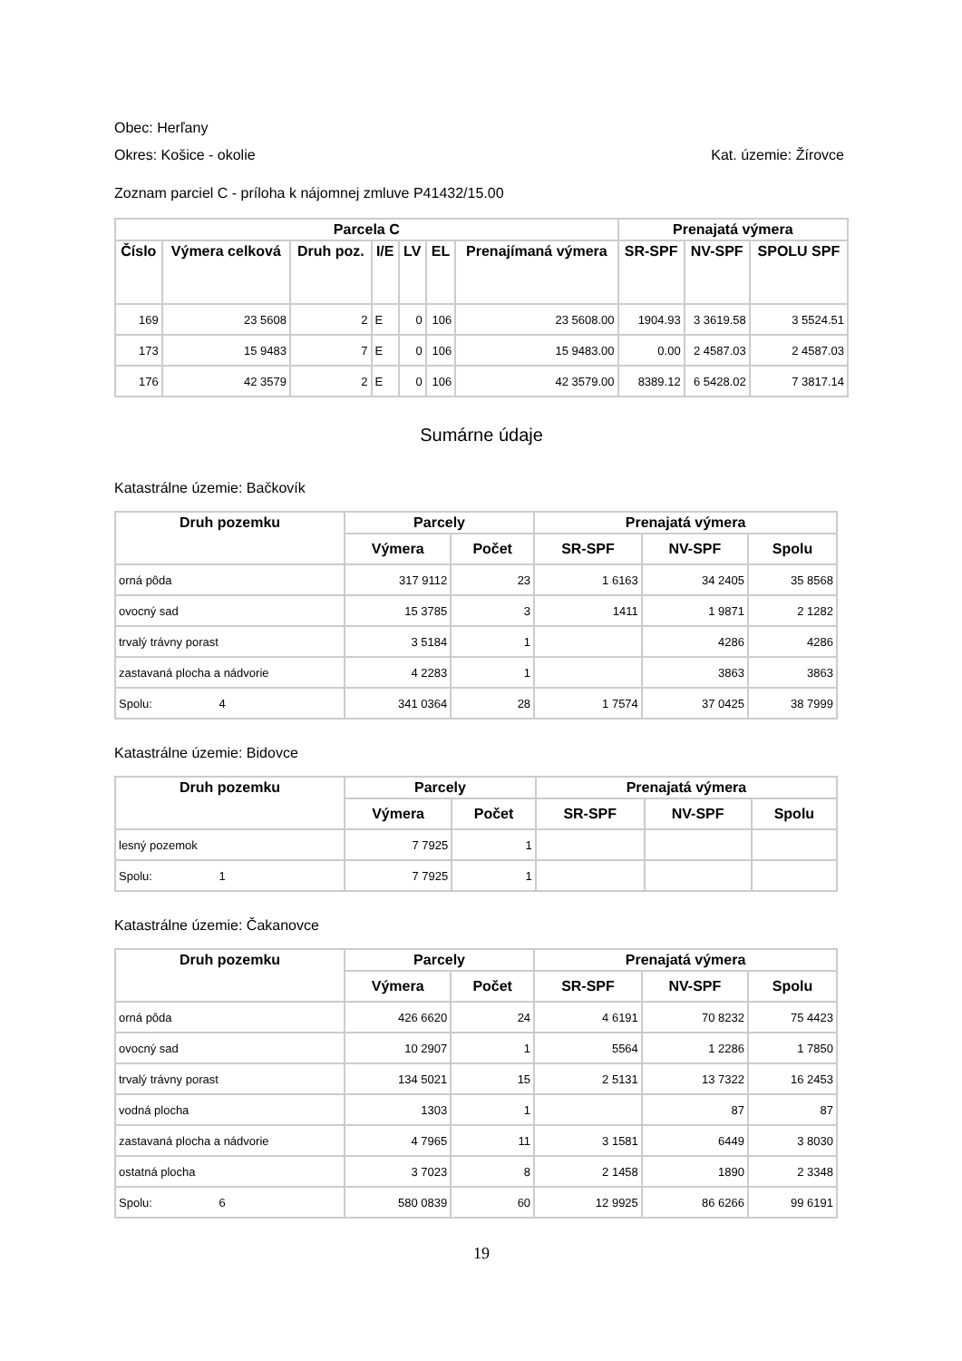Obec: Herľany
Okres: Košice - okolie Kat. územie: Žírovce
Zoznam parciel C - príloha k nájomnej zmluve P41432/15.00
| Parcela C | | | | | | | Prenajatá výmera | | |
| --- | --- | --- | --- | --- | --- | --- | --- | --- | --- |
| Číslo | Výmera celková | Druh poz. | I/E | LV | EL | Prenajímaná výmera | SR-SPF | NV-SPF | SPOLU SPF |
| 169 | 23 5608 | 2 | E | 0 | 106 | 23 5608.00 | 1904.93 | 3 3619.58 | 3 5524.51 |
| 173 | 15 9483 | 7 | E | 0 | 106 | 15 9483.00 | 0.00 | 2 4587.03 | 2 4587.03 |
| 176 | 42 3579 | 2 | E | 0 | 106 | 42 3579.00 | 8389.12 | 6 5428.02 | 7 3817.14 |
Sumárne údaje
Katastrálne územie: Bačkovík
| Druh pozemku | Parcely | | Prenajatá výmera | | |
| --- | --- | --- | --- | --- | --- |
| | Výmera | Počet | SR-SPF | NV-SPF | Spolu |
| orná pôda | 317 9112 | 23 | 1 6163 | 34 2405 | 35 8568 |
| ovocný sad | 15 3785 | 3 | 1411 | 1 9871 | 2 1282 |
| trvalý trávny porast | 3 5184 | 1 | | 4286 | 4286 |
| zastavaná plocha a nádvorie | 4 2283 | 1 | | 3863 | 3863 |
| Spolu: 4 | 341 0364 | 28 | 1 7574 | 37 0425 | 38 7999 |
Katastrálne územie: Bidovce
| Druh pozemku | Parcely | | Prenajatá výmera | | |
| --- | --- | --- | --- | --- | --- |
| | Výmera | Počet | SR-SPF | NV-SPF | Spolu |
| lesný pozemok | 7 7925 | 1 | | | |
| Spolu: 1 | 7 7925 | 1 | | | |
Katastrálne územie: Čakanovce
| Druh pozemku | Parcely | | Prenajatá výmera | | |
| --- | --- | --- | --- | --- | --- |
| | Výmera | Počet | SR-SPF | NV-SPF | Spolu |
| orná pôda | 426 6620 | 24 | 4 6191 | 70 8232 | 75 4423 |
| ovocný sad | 10 2907 | 1 | 5564 | 1 2286 | 1 7850 |
| trvalý trávny porast | 134 5021 | 15 | 2 5131 | 13 7322 | 16 2453 |
| vodná plocha | 1303 | 1 | | 87 | 87 |
| zastavaná plocha a nádvorie | 4 7965 | 11 | 3 1581 | 6449 | 3 8030 |
| ostatná plocha | 3 7023 | 8 | 2 1458 | 1890 | 2 3348 |
| Spolu: 6 | 580 0839 | 60 | 12 9925 | 86 6266 | 99 6191 |
19